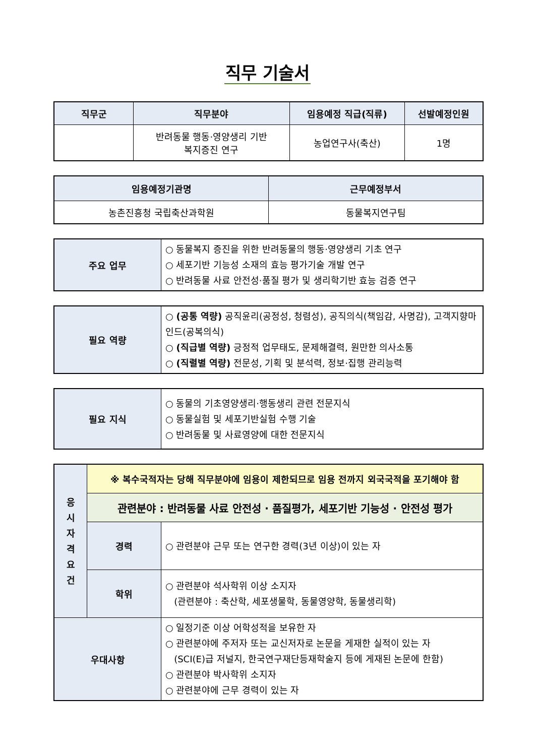직무 기술서
| 직무군 | 직무분야 | 임용예정 직급(직류) | 선발예정인원 |
| --- | --- | --- | --- |
| | 반려동물 행동·영양생리 기반 복지증진 연구 | 농업연구사(축산) | 1명 |
| 임용예정기관명 | 근무예정부서 |
| --- | --- |
| 농촌진흥청 국립축산과학원 | 동물복지연구팀 |
| 주요 업무 | ○ 동물복지 증진을 위한 반려동물의 행동·영양생리 기초 연구 ○ 세포기반 기능성 소재의 효능 평가기술 개발 연구 ○ 반려동물 사료 안전성·품질 평가 및 생리학기반 효능 검증 연구 |
| 필요 역량 | ○ (공통 역량) 공직윤리(공정성, 청렴성), 공직의식(책임감, 사명감), 고객지향마인드(공복의식) ○ (직급별 역량) 긍정적 업무태도, 문제해결력, 원만한 의사소통 ○ (직렬별 역량) 전문성, 기획 및 분석력, 정보·집행 관리능력 |
| 필요 지식 | ○ 동물의 기초영양생리·행동생리 관련 전문지식 ○ 동물실험 및 세포기반실험 수행 기술 ○ 반려동물 및 사료영양에 대한 전문지식 |
| 응 시 자 격 요 건 | ※ 복수국적자는 당해 직무분야에 임용이 제한되므로 임용 전까지 외국국적을 포기해야 함 | |
| | 관련분야 : 반려동물 사료 안전성 · 품질평가, 세포기반 기능성 · 안전성 평가 | |
| | 경력 | ○ 관련분야 근무 또는 연구한 경력(3년 이상)이 있는 자 |
| | 학위 | ○ 관련분야 석사학위 이상 소지자 (관련분야 : 축산학, 세포생물학, 동물영양학, 동물생리학) |
| 우대사항 | | ○ 일정기준 이상 어학성적을 보유한 자 ○ 관련분야에 주저자 또는 교신저자로 논문을 게재한 실적이 있는 자 (SCI(E)급 저널지, 한국연구재단등재학술지 등에 게재된 논문에 한함) ○ 관련분야 박사학위 소지자 ○ 관련분야에 근무 경력이 있는 자 |